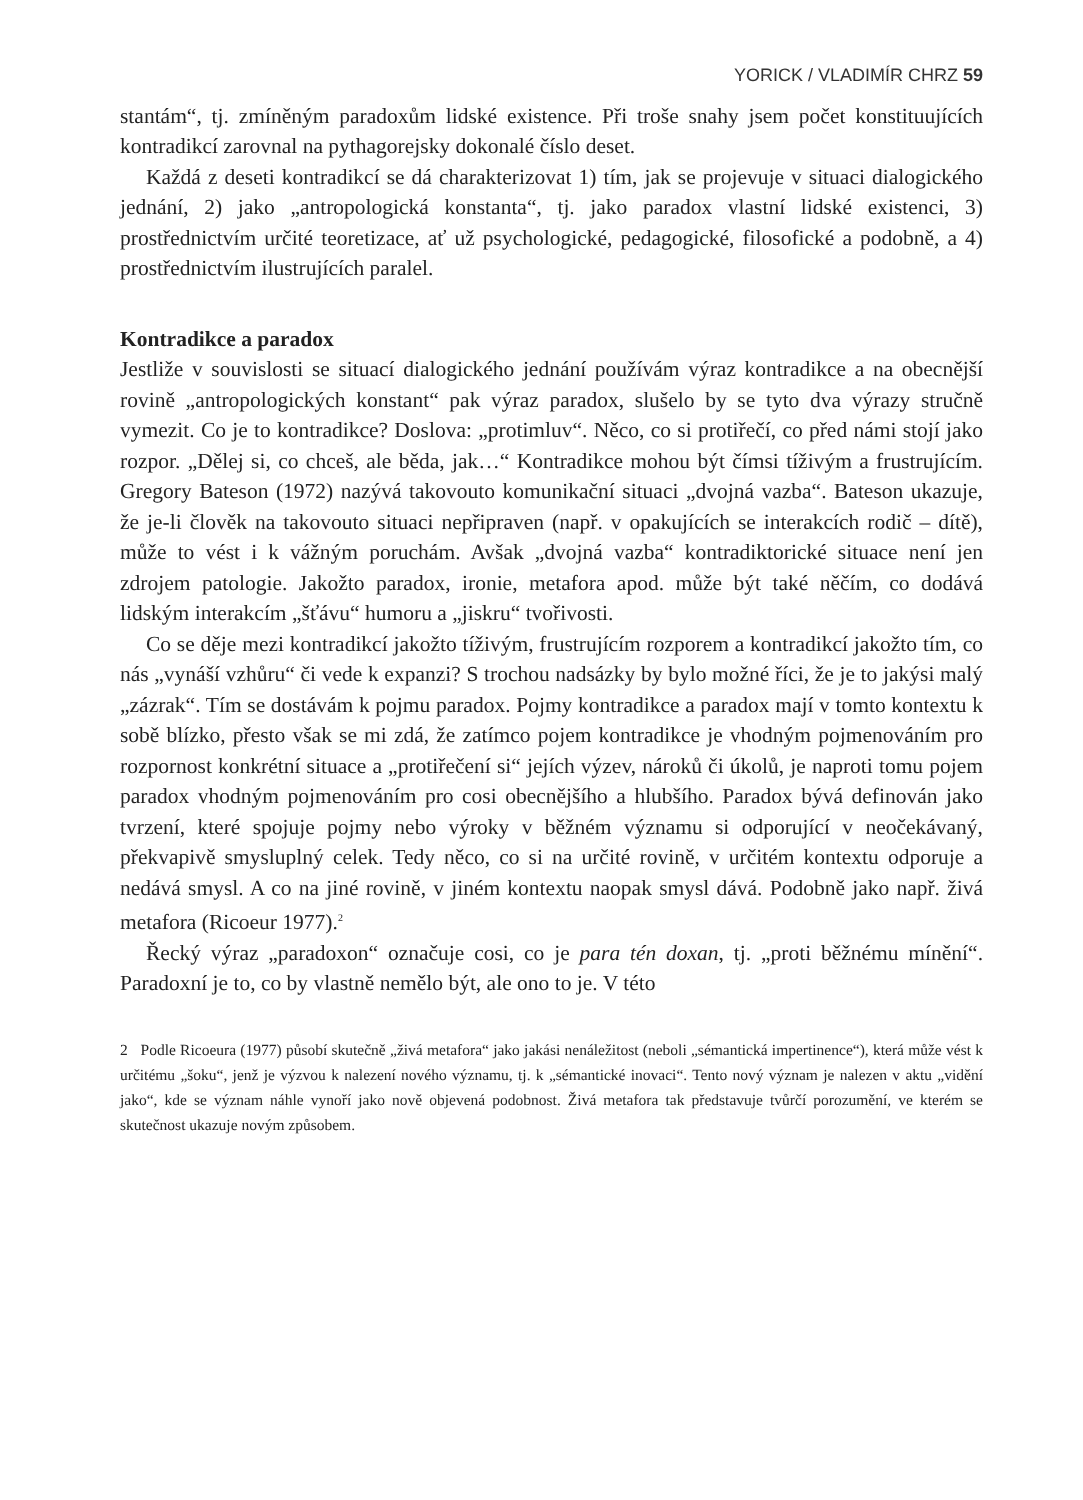YORICK / VLADIMÍR CHRZ 59
stantám“, tj. zmíněným paradoxům lidské existence. Při troše snahy jsem počet konstituujících kontradikcí zarovnal na pythagorejsky dokonalé číslo deset.
Každá z deseti kontradikcí se dá charakterizovat 1) tím, jak se projevuje v situaci dialogického jednání, 2) jako „antropologická konstanta“, tj. jako paradox vlastní lidské existenci, 3) prostřednictvím určité teoretizace, ať už psychologické, pedagogické, filosofické a podobně, a 4) prostřednictvím ilustrujících paralel.
Kontradikce a paradox
Jestliže v souvislosti se situací dialogického jednání používám výraz kontradikce a na obecnější rovině „antropologických konstant“ pak výraz paradox, slušelo by se tyto dva výrazy stručně vymezit. Co je to kontradikce? Doslova: „protimluv“. Něco, co si protiřečí, co před námi stojí jako rozpor. „Dělej si, co chceš, ale běda, jak…“ Kontradikce mohou být čímsi tíživým a frustrujícím. Gregory Bateson (1972) nazývá takovouto komunikační situaci „dvojná vazba“. Bateson ukazuje, že je-li člověk na takovouto situaci nepřipraven (např. v opakujících se interakcích rodič – dítě), může to vést i k vážným poruchám. Avšak „dvojná vazba“ kontradiktorické situace není jen zdrojem patologie. Jakožto paradox, ironie, metafora apod. může být také něčím, co dodává lidským interakcím „šťávu“ humoru a „jiskru“ tvořivosti.
Co se děje mezi kontradikcí jakožto tíživým, frustrujícím rozporem a kontradikcí jakožto tím, co nás „vynáší vzhůru“ či vede k expanzi? S trochou nadsázky by bylo možné říci, že je to jakýsi malý „zázrak“. Tím se dostávám k pojmu paradox. Pojmy kontradikce a paradox mají v tomto kontextu k sobě blízko, přesto však se mi zdá, že zatímco pojem kontradikce je vhodným pojmenováním pro rozpornost konkrétní situace a „protiřečení si“ jejích výzev, nároků či úkolů, je naproti tomu pojem paradox vhodným pojmenováním pro cosi obecnějšího a hlubšího. Paradox bývá definován jako tvrzení, které spojuje pojmy nebo výroky v běžném významu si odporující v neočekávaný, překvapivě smysluplný celek. Tedy něco, co si na určité rovině, v určitém kontextu odporuje a nedává smysl. A co na jiné rovině, v jiném kontextu naopak smysl dává. Podobně jako např. živá metafora (Ricoeur 1977).<sup>2</sup>
Řecký výraz „paradoxon“ označuje cosi, co je para tén doxan, tj. „proti běžnému mínění“. Paradoxní je to, co by vlastně nemělo být, ale ono to je. V této
2 Podle Ricoeura (1977) působí skutečně „živá metafora“ jako jakási nenáležitost (neboli „sémantická impertinence“), která může vést k určitému „šoku“, jenž je výzvou k nalezení nového významu, tj. k „sémantické inovaci“. Tento nový význam je nalezen v aktu „vidění jako“, kde se význam náhle vynoří jako nově objevená podobnost. Živá metafora tak představuje tvůrčí porozumění, ve kterém se skutečnost ukazuje novým způsobem.